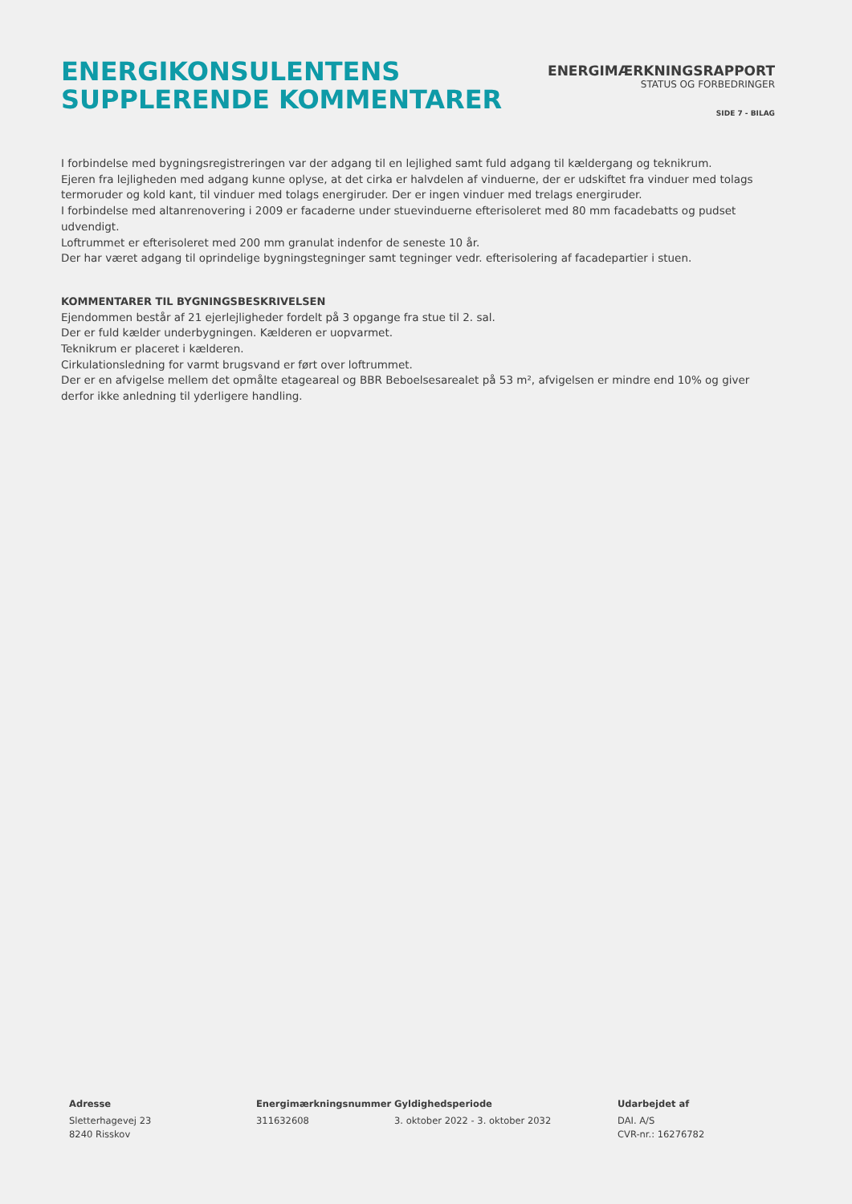ENERGIKONSULENTENS
SUPPLERENDE KOMMENTARER
ENERGIMÆRKNINGSRAPPORT
STATUS OG FORBEDRINGER
SIDE 7 - BILAG
I forbindelse med bygningsregistreringen var der adgang til en lejlighed samt fuld adgang til kældergang og teknikrum.
Ejeren fra lejligheden med adgang kunne oplyse, at det cirka er halvdelen af vinduerne, der er udskiftet fra vinduer med tolags termoruder og kold kant, til vinduer med tolags energiruder. Der er ingen vinduer med trelags energiruder.
I forbindelse med altanrenovering i 2009 er facaderne under stuevinduerne efterisoleret med 80 mm facadebatts og pudset udvendigt.
Loftrummet er efterisoleret med 200 mm granulat indenfor de seneste 10 år.
Der har været adgang til oprindelige bygningstegninger samt tegninger vedr. efterisolering af facadepartier i stuen.
KOMMENTARER TIL BYGNINGSBESKRIVELSEN
Ejendommen består af 21 ejerlejligheder fordelt på 3 opgange fra stue til 2. sal.
Der er fuld kælder underbygningen. Kælderen er uopvarmet.
Teknikrum er placeret i kælderen.
Cirkulationsledning for varmt brugsvand er ført over loftrummet.
Der er en afvigelse mellem det opmålte etageareal og BBR Beboelsesarealet på 53 m², afvigelsen er mindre end 10% og giver derfor ikke anledning til yderligere handling.
Adresse
Sletterhagevej 23
8240 Risskov
Energimærkningsnummer
311632608
Gyldighedsperiode
3. oktober 2022 - 3. oktober 2032
Udarbejdet af
DAI. A/S
CVR-nr.: 16276782